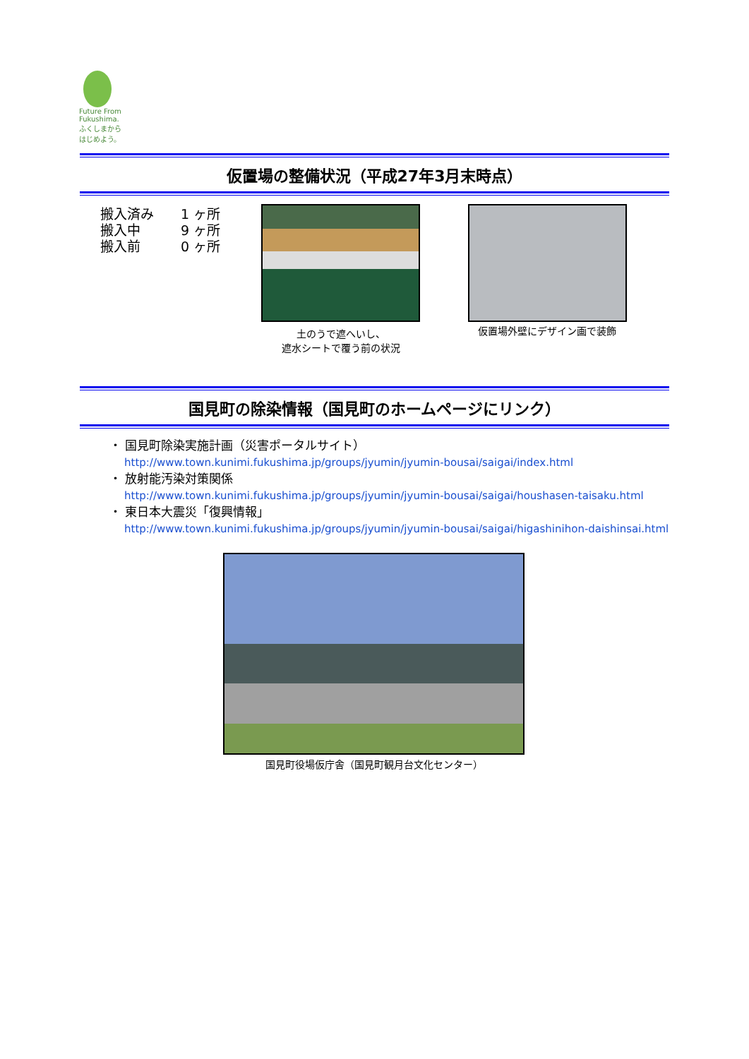Future From Fukushima.
ふくしまから
はじめよう。
仮置場の整備状況（平成27年3月末時点）
搬入済み　　1 ヶ所
搬入中　　　9 ヶ所
搬入前　　　0 ヶ所
土のうで遮へいし、
遮水シートで覆う前の状況
仮置場外壁にデザイン画で装飾
国見町の除染情報（国見町のホームページにリンク）
・ 国見町除染実施計画（災害ポータルサイト）
http://www.town.kunimi.fukushima.jp/groups/jyumin/jyumin-bousai/saigai/index.html
・ 放射能汚染対策関係
http://www.town.kunimi.fukushima.jp/groups/jyumin/jyumin-bousai/saigai/houshasen-taisaku.html
・ 東日本大震災「復興情報」
http://www.town.kunimi.fukushima.jp/groups/jyumin/jyumin-bousai/saigai/higashinihon-daishinsai.html
国見町役場仮庁舎（国見町観月台文化センター）